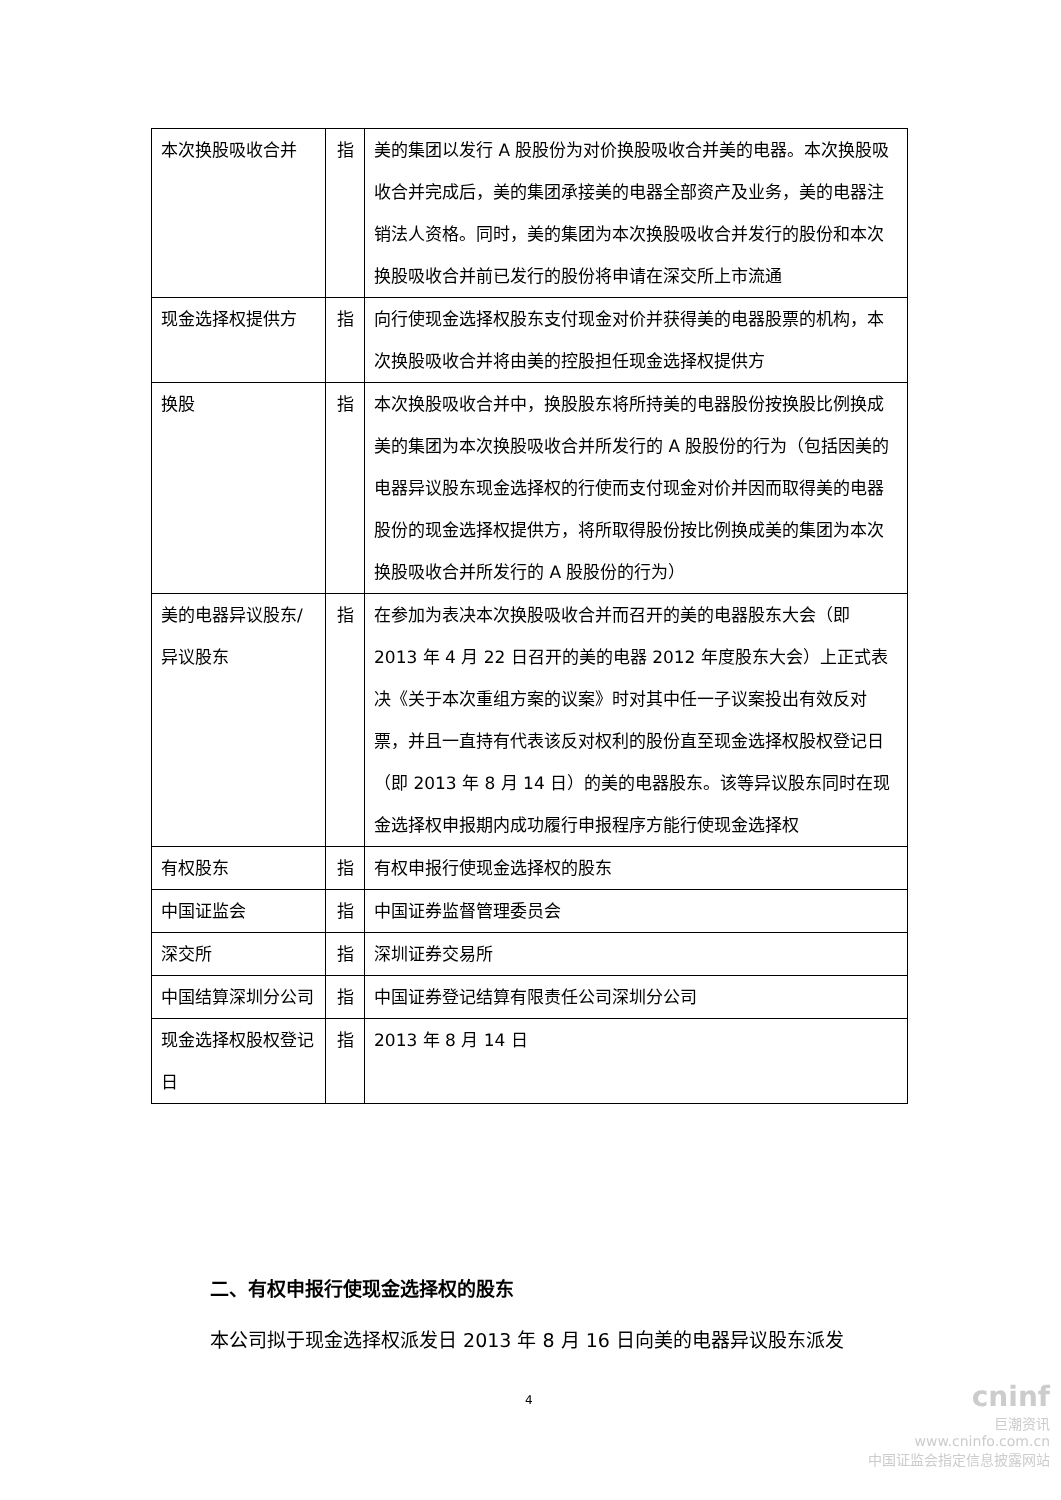| 本次换股吸收合并 | 指 | 美的集团以发行 A 股股份为对价换股吸收合并美的电器。本次换股吸收合并完成后，美的集团承接美的电器全部资产及业务，美的电器注销法人资格。同时，美的集团为本次换股吸收合并发行的股份和本次换股吸收合并前已发行的股份将申请在深交所上市流通 |
| 现金选择权提供方 | 指 | 向行使现金选择权股东支付现金对价并获得美的电器股票的机构，本次换股吸收合并将由美的控股担任现金选择权提供方 |
| 换股 | 指 | 本次换股吸收合并中，换股股东将所持美的电器股份按换股比例换成美的集团为本次换股吸收合并所发行的 A 股股份的行为（包括因美的电器异议股东现金选择权的行使而支付现金对价并因而取得美的电器股份的现金选择权提供方，将所取得股份按比例换成美的集团为本次换股吸收合并所发行的 A 股股份的行为） |
| 美的电器异议股东/异议股东 | 指 | 在参加为表决本次换股吸收合并而召开的美的电器股东大会（即 2013 年 4 月 22 日召开的美的电器 2012 年度股东大会）上正式表决《关于本次重组方案的议案》时对其中任一子议案投出有效反对票，并且一直持有代表该反对权利的股份直至现金选择权股权登记日（即 2013 年 8 月 14 日）的美的电器股东。该等异议股东同时在现金选择权申报期内成功履行申报程序方能行使现金选择权 |
| 有权股东 | 指 | 有权申报行使现金选择权的股东 |
| 中国证监会 | 指 | 中国证券监督管理委员会 |
| 深交所 | 指 | 深圳证券交易所 |
| 中国结算深圳分公司 | 指 | 中国证券登记结算有限责任公司深圳分公司 |
| 现金选择权股权登记日 | 指 | 2013 年 8 月 14 日 |
二、有权申报行使现金选择权的股东
本公司拟于现金选择权派发日 2013 年 8 月 16 日向美的电器异议股东派发
4
cninf
巨潮资讯
www.cninfo.com.cn
中国证监会指定信息披露网站